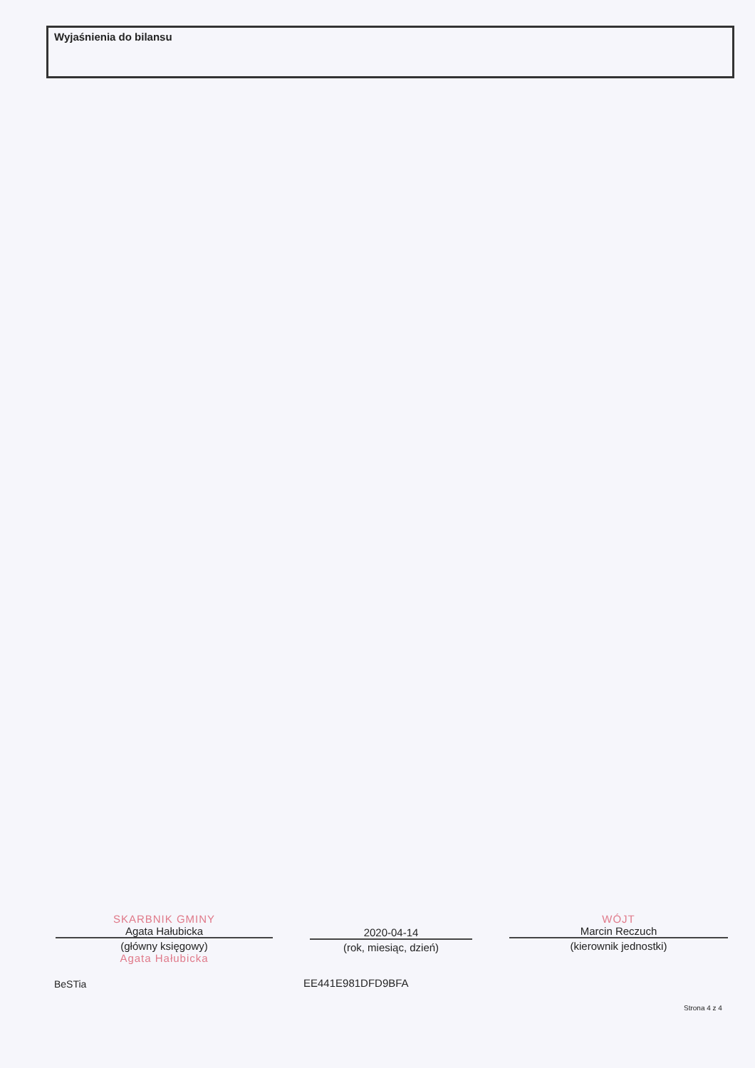Wyjaśnienia do bilansu
SKARBNIK GMINY
Agata Hałubicka
(główny księgowy)
Agata Hałubicka
2020-04-14
(rok, miesiąc, dzień)
WÓJT
Marcin Reczuch
(kierownik jednostki)
BeSTia EE441E981DFD9BFA
Strona 4 z 4